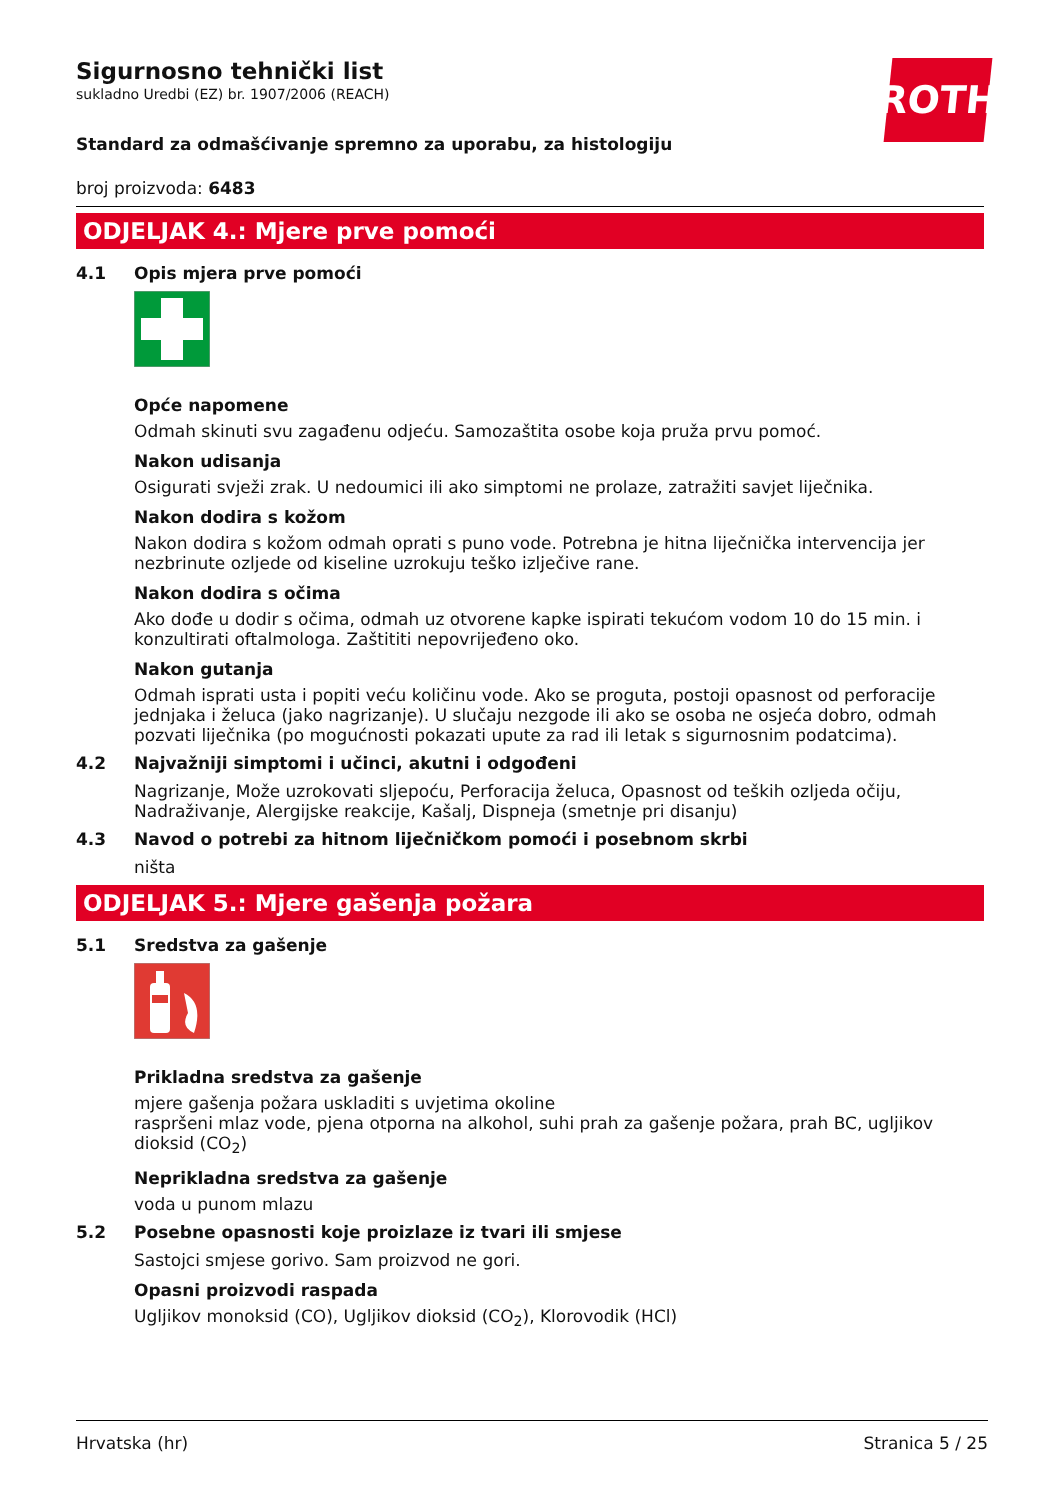ROTH
Sigurnosno tehnički list
sukladno Uredbi (EZ) br. 1907/2006 (REACH)
Standard za odmašćivanje spremno za uporabu, za histologiju
broj proizvoda: 6483
ODJELJAK 4.: Mjere prve pomoći
4.1 Opis mjera prve pomoći
Opće napomene
Odmah skinuti svu zagađenu odjeću. Samozaštita osobe koja pruža prvu pomoć.
Nakon udisanja
Osigurati svježi zrak. U nedoumici ili ako simptomi ne prolaze, zatražiti savjet liječnika.
Nakon dodira s kožom
Nakon dodira s kožom odmah oprati s puno vode. Potrebna je hitna liječnička intervencija jer nezbrinute ozljede od kiseline uzrokuju teško izlječive rane.
Nakon dodira s očima
Ako dođe u dodir s očima, odmah uz otvorene kapke ispirati tekućom vodom 10 do 15 min. i konzultirati oftalmologa. Zaštititi nepovrijeđeno oko.
Nakon gutanja
Odmah isprati usta i popiti veću količinu vode. Ako se proguta, postoji opasnost od perforacije jednjaka i želuca (jako nagrizanje). U slučaju nezgode ili ako se osoba ne osjeća dobro, odmah pozvati liječnika (po mogućnosti pokazati upute za rad ili letak s sigurnosnim podatcima).
4.2 Najvažniji simptomi i učinci, akutni i odgođeni
Nagrizanje, Može uzrokovati sljepoću, Perforacija želuca, Opasnost od teških ozljeda očiju, Nadraživanje, Alergijske reakcije, Kašalj, Dispneja (smetnje pri disanju)
4.3 Navod o potrebi za hitnom liječničkom pomoći i posebnom skrbi
ništa
ODJELJAK 5.: Mjere gašenja požara
5.1 Sredstva za gašenje
Prikladna sredstva za gašenje
mjere gašenja požara uskladiti s uvjetima okoline
raspršeni mlaz vode, pjena otporna na alkohol, suhi prah za gašenje požara, prah BC, ugljikov dioksid (CO<sub>2</sub>)
Neprikladna sredstva za gašenje
voda u punom mlazu
5.2 Posebne opasnosti koje proizlaze iz tvari ili smjese
Sastojci smjese gorivo. Sam proizvod ne gori.
Opasni proizvodi raspada
Ugljikov monoksid (CO), Ugljikov dioksid (CO<sub>2</sub>), Klorovodik (HCl)
Hrvatska (hr) Stranica 5 / 25